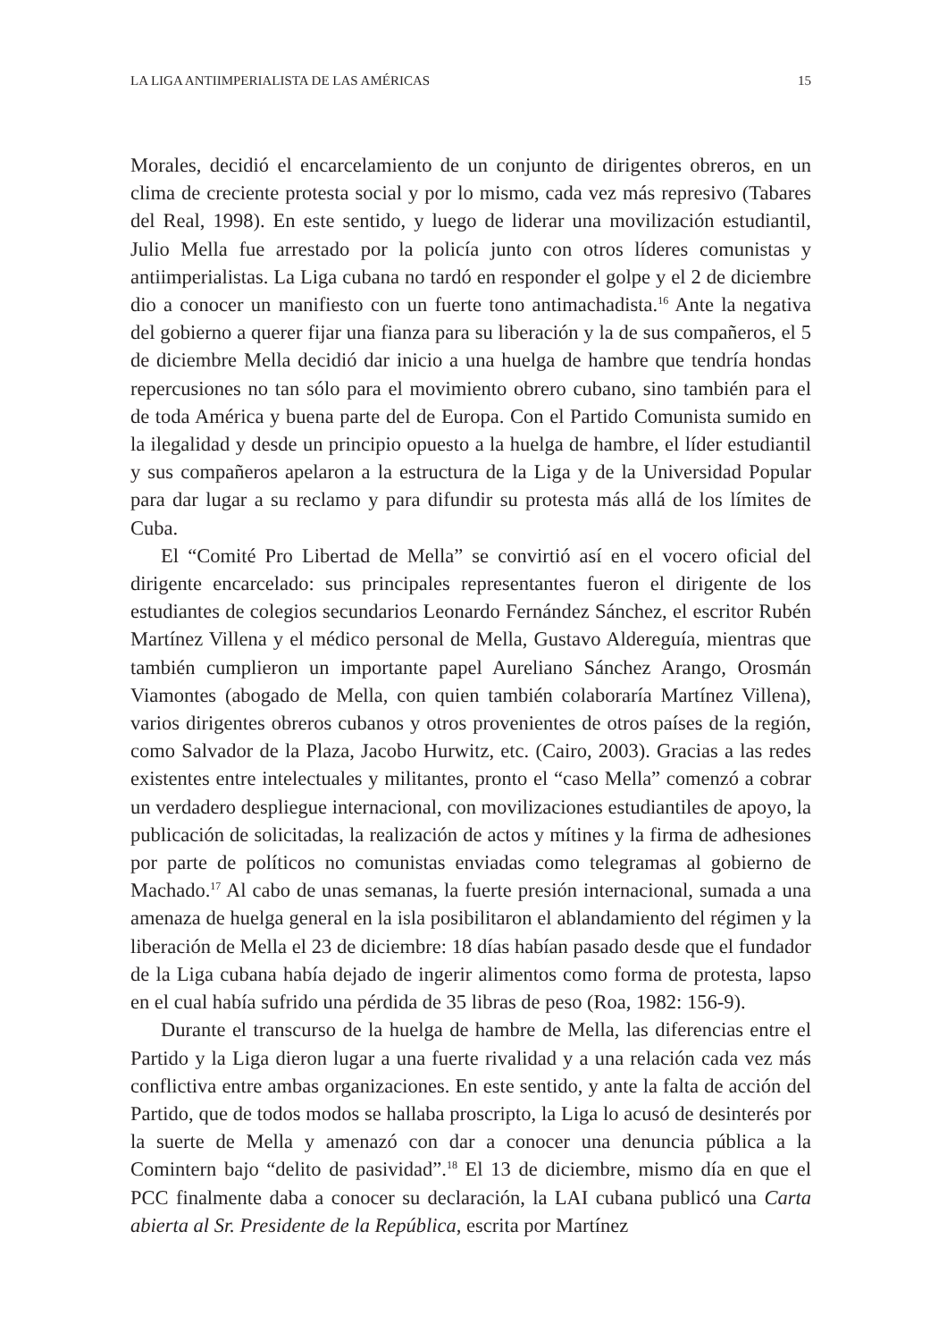LA LIGA ANTIIMPERIALISTA DE LAS AMÉRICAS 15
Morales, decidió el encarcelamiento de un conjunto de dirigentes obreros, en un clima de creciente protesta social y por lo mismo, cada vez más represivo (Tabares del Real, 1998). En este sentido, y luego de liderar una movilización estudiantil, Julio Mella fue arrestado por la policía junto con otros líderes comunistas y antiimperialistas. La Liga cubana no tardó en responder el golpe y el 2 de diciembre dio a conocer un manifiesto con un fuerte tono antimachadista.<sup>16</sup> Ante la negativa del gobierno a querer fijar una fianza para su liberación y la de sus compañeros, el 5 de diciembre Mella decidió dar inicio a una huelga de hambre que tendría hondas repercusiones no tan sólo para el movimiento obrero cubano, sino también para el de toda América y buena parte del de Europa. Con el Partido Comunista sumido en la ilegalidad y desde un principio opuesto a la huelga de hambre, el líder estudiantil y sus compañeros apelaron a la estructura de la Liga y de la Universidad Popular para dar lugar a su reclamo y para difundir su protesta más allá de los límites de Cuba.
El “Comité Pro Libertad de Mella” se convirtió así en el vocero oficial del dirigente encarcelado: sus principales representantes fueron el dirigente de los estudiantes de colegios secundarios Leonardo Fernández Sánchez, el escritor Rubén Martínez Villena y el médico personal de Mella, Gustavo Aldereguía, mientras que también cumplieron un importante papel Aureliano Sánchez Arango, Orosmán Viamontes (abogado de Mella, con quien también colaboraría Martínez Villena), varios dirigentes obreros cubanos y otros provenientes de otros países de la región, como Salvador de la Plaza, Jacobo Hurwitz, etc. (Cairo, 2003). Gracias a las redes existentes entre intelectuales y militantes, pronto el “caso Mella” comenzó a cobrar un verdadero despliegue internacional, con movilizaciones estudiantiles de apoyo, la publicación de solicitadas, la realización de actos y mítines y la firma de adhesiones por parte de políticos no comunistas enviadas como telegramas al gobierno de Machado.<sup>17</sup> Al cabo de unas semanas, la fuerte presión internacional, sumada a una amenaza de huelga general en la isla posibilitaron el ablandamiento del régimen y la liberación de Mella el 23 de diciembre: 18 días habían pasado desde que el fundador de la Liga cubana había dejado de ingerir alimentos como forma de protesta, lapso en el cual había sufrido una pérdida de 35 libras de peso (Roa, 1982: 156-9).
Durante el transcurso de la huelga de hambre de Mella, las diferencias entre el Partido y la Liga dieron lugar a una fuerte rivalidad y a una relación cada vez más conflictiva entre ambas organizaciones. En este sentido, y ante la falta de acción del Partido, que de todos modos se hallaba proscripto, la Liga lo acusó de desinterés por la suerte de Mella y amenazó con dar a conocer una denuncia pública a la Comintern bajo “delito de pasividad”.<sup>18</sup> El 13 de diciembre, mismo día en que el PCC finalmente daba a conocer su declaración, la LAI cubana publicó una Carta abierta al Sr. Presidente de la República, escrita por Martínez